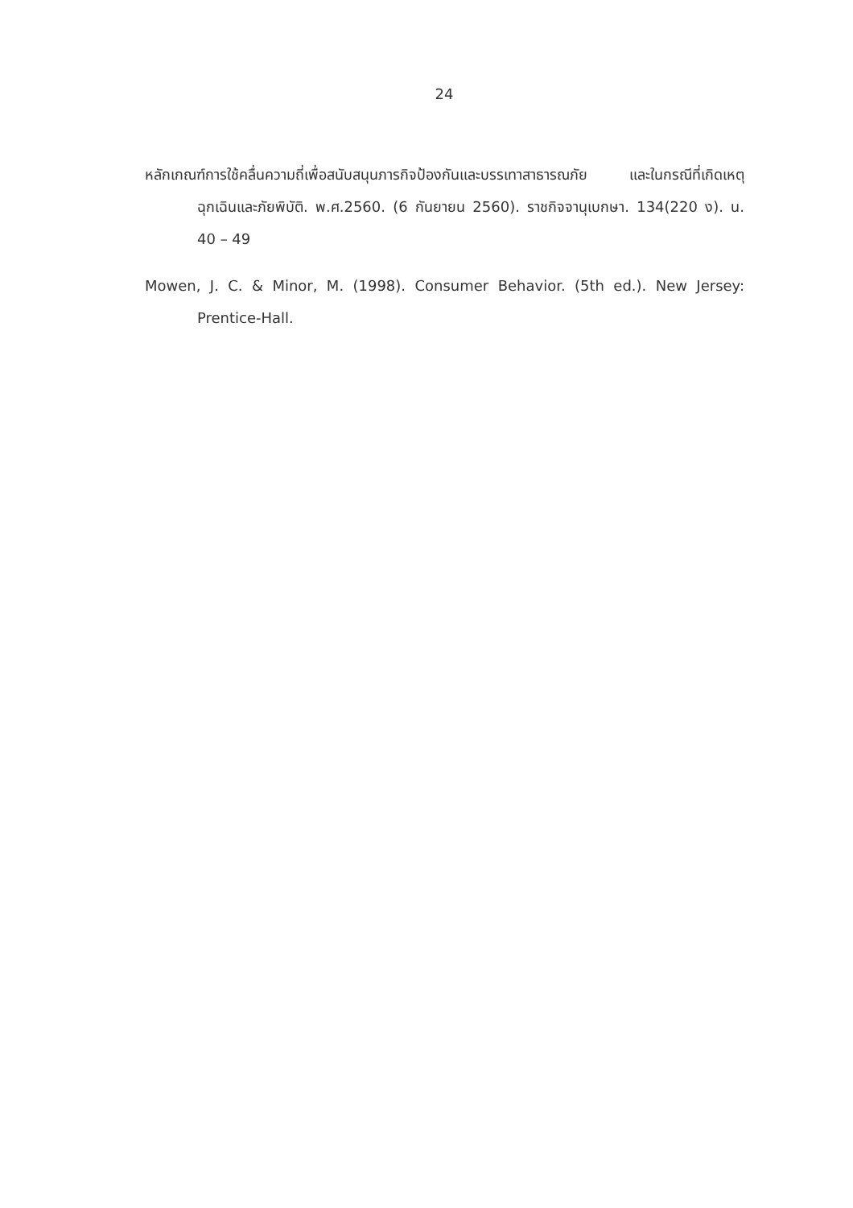24
หลักเกณฑ์การใช้คลื่นความถี่เพื่อสนับสนุนภารกิจป้องกันและบรรเทาสาธารณภัย และในกรณีที่เกิดเหตุฉุกเฉินและภัยพิบัติ. พ.ศ.2560. (6 กันยายน 2560). ราชกิจจานุเบกษา. 134(220 ง). น. 40 – 49
Mowen, J. C. & Minor, M. (1998). Consumer Behavior. (5th ed.). New Jersey: Prentice-Hall.